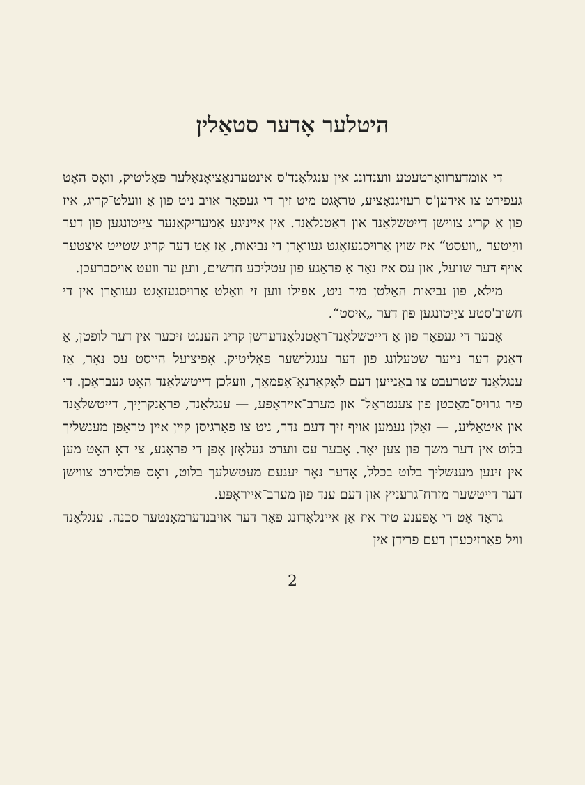היטלער אָדער סטאַלין
די אומדערוואַרטעטע ווענדונג אין ענגלאַנד'ס אינטערנאַציאָנאַלער פּאָליטיק, וואָס האָט געפירט צו אידען'ס רעזיגנאַציע, טראָגט מיט זיך די געפאַר אויב ניט פון אַ וועלט־קריג, איז פון אַ קריג צווישן דייטשלאַנד און ראַטנלאַנד. אין אייניגע אַמעריקאַנער ציַיטונגען פון דער וויַיטער „וועסט“ איז שוין אַרויסגעזאָגט געוואָרן די נביאות, אַז אַט דער קריג שטייט איצטער אויף דער שוועל, און עס איז נאָר אַ פראַגע פון עטליכע חדשים, ווען ער וועט אויסברעכן.
מילא, פון נביאות האַלטן מיר ניט, אפילו ווען זי וואָלט אַרויסגעזאָגט געוואָרן אין די חשוב'סטע ציַיטונגען פון דער „איסט“.
אָבער די געפאַר פון אַ דייטשלאַנד־ראַטנלאַנדערשן קריג הענגט זיכער אין דער לופטן, אַ דאַנק דער נייער שטעלונג פון דער ענגלישער פּאָליטיק. אָפּיציעל הייסט עס נאָר, אַז ענגלאַנד שטרעבט צו באַנייען דעם לאָקאַרנאָ־אָפּמאַך, וועלכן דייטשלאַנד האָט געבראָכן. די פיר גרויס־מאַכטן פון צענטראַל־ און מערב־אייראָפּע, — ענגלאַנד, פראַנקריַיך, דייטשלאַנד און איטאַליע, — זאָלן נעמען אויף זיך דעם נדר, ניט צו פאַרגיסן קיין איין טראָפּן מענשליך בלוט אין דער משך פון צען יאָר. אָבער עס ווערט געלאָזן אָפן די פראַגע, צי דאָ האָט מען אין זינען מענשליך בלוט בכלל, אָדער נאָר יענעם מעטשלעך בלוט, וואָס פּולסירט צווישן דער דייטשער מזרח־גרעניץ און דעם ענד פון מערב־אייראָפּע.
גראַד אָט די אָפענע טיר איז אַן איינלאַדונג פאַר דער אויבנדערמאָנטער סכנה. ענגלאַנד וויל פאַרזיכערן דעם פרידן אין
2